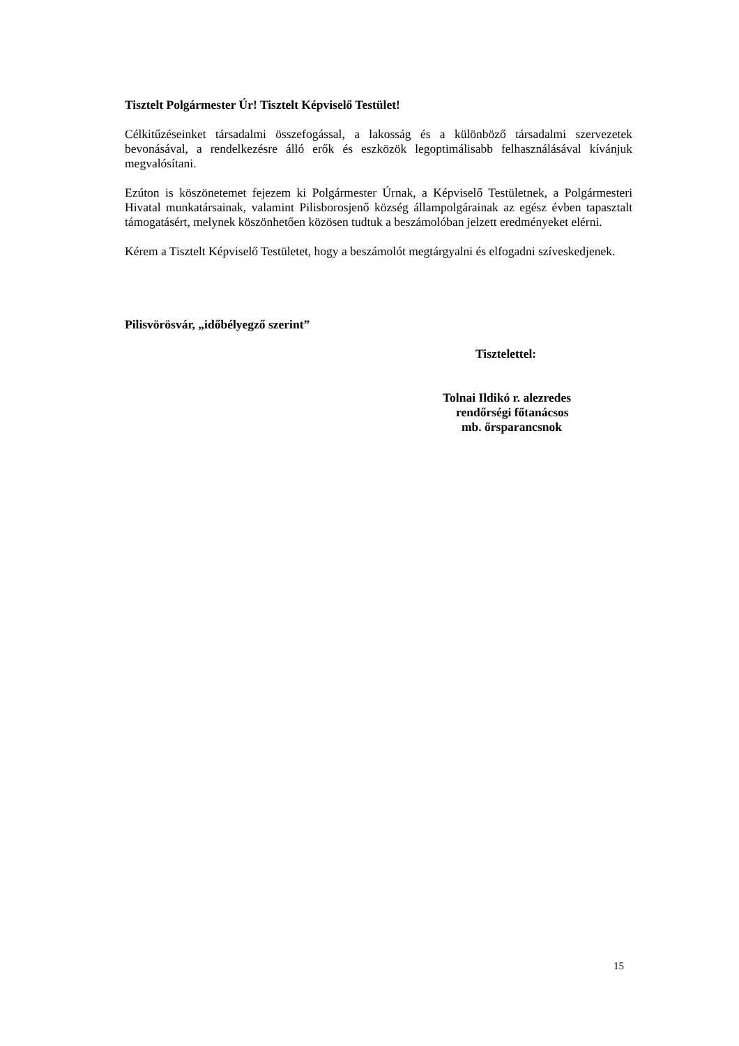Tisztelt Polgármester Úr! Tisztelt Képviselő Testület!
Célkitűzéseinket társadalmi összefogással, a lakosság és a különböző társadalmi szervezetek bevonásával, a rendelkezésre álló erők és eszközök legoptimálisabb felhasználásával kívánjuk megvalósítani.
Ezúton is köszönetemet fejezem ki Polgármester Úrnak, a Képviselő Testületnek, a Polgármesteri Hivatal munkatársainak, valamint Pilisborosjenő község állampolgárainak az egész évben tapasztalt támogatásért, melynek köszönhetően közösen tudtuk a beszámolóban jelzett eredményeket elérni.
Kérem a Tisztelt Képviselő Testületet, hogy a beszámolót megtárgyalni és elfogadni szíveskedjenek.
Pilisvörösvár, „időbélyegző szerint”
Tisztelettel:
Tolnai Ildikó r. alezredes
rendőrségi főtanácsos
mb. őrsparancsnok
15